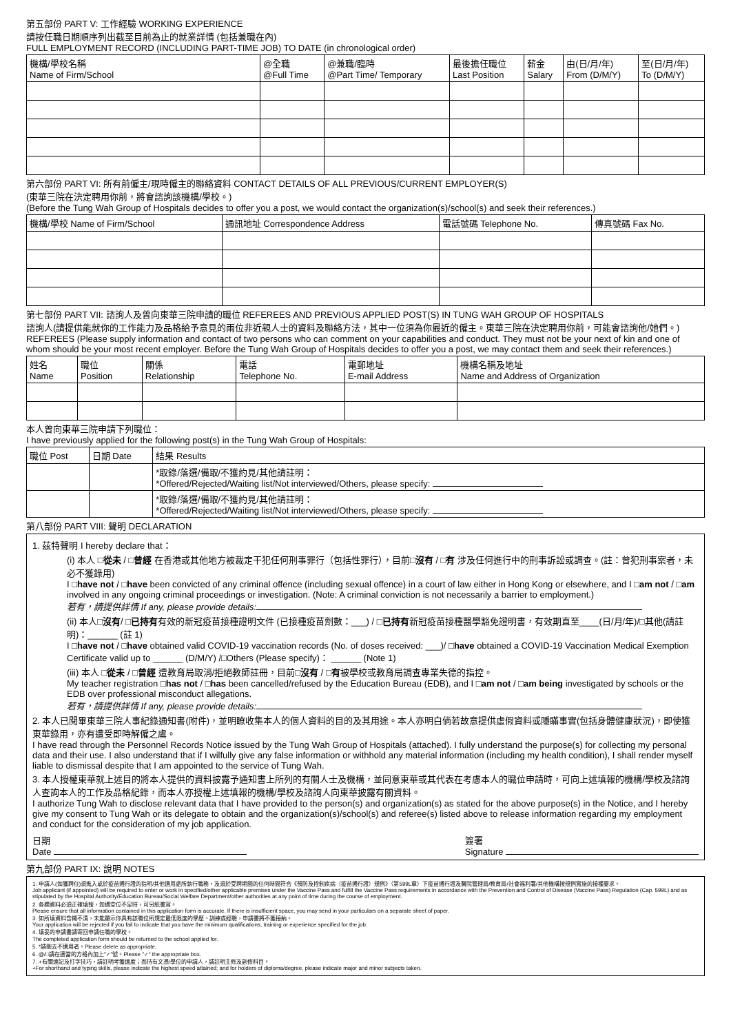第五部份 PART V: 工作經驗 WORKING EXPERIENCE
請按任職日期順序列出截至目前為止的就業詳情 (包括兼職在內)
FULL EMPLOYMENT RECORD (INCLUDING PART-TIME JOB) TO DATE (in chronological order)
| 機構/學校名稱 Name of Firm/School | @全職 @Full Time | @兼職/臨時 @Part Time/ Temporary | 最後擔任職位 Last Position | 薪金 Salary | 由(日/月/年) From (D/M/Y) | 至(日/月/年) To (D/M/Y) |
| --- | --- | --- | --- | --- | --- | --- |
第六部份 PART VI: 所有前僱主/現時僱主的聯絡資料 CONTACT DETAILS OF ALL PREVIOUS/CURRENT EMPLOYER(S)
(東華三院在決定聘用你前，將會諮詢該機構/學校。)
(Before the Tung Wah Group of Hospitals decides to offer you a post, we would contact the organization(s)/school(s) and seek their references.)
| 機構/學校 Name of Firm/School | 通訊地址 Correspondence Address | 電話號碼 Telephone No. | 傳真號碼 Fax No. |
| --- | --- | --- | --- |
第七部份 PART VII: 諮詢人及曾向東華三院申請的職位 REFEREES AND PREVIOUS APPLIED POST(S) IN TUNG WAH GROUP OF HOSPITALS
諮詢人(請提供能就你的工作能力及品格給予意見的兩位非近親人士的資料及聯絡方法，其中一位須為你最近的僱主。東華三院在決定聘用你前，可能會諮詢他/她們。)
REFEREES (Please supply information and contact of two persons who can comment on your capabilities and conduct. They must not be your next of kin and one of whom should be your most recent employer. Before the Tung Wah Group of Hospitals decides to offer you a post, we may contact them and seek their references.)
| 姓名 Name | 職位 Position | 關係 Relationship | 電話 Telephone No. | 電郵地址 E-mail Address | 機構名稱及地址 Name and Address of Organization |
| --- | --- | --- | --- | --- | --- |
本人曾向東華三院申請下列職位：
I have previously applied for the following post(s) in the Tung Wah Group of Hospitals:
| 職位 Post | 日期 Date | 結果 Results |
| --- | --- | --- |
| | | *取錄/落選/備取/不獲約見/其他請註明： *Offered/Rejected/Waiting list/Not interviewed/Others, please specify: |
| | | *取錄/落選/備取/不獲約見/其他請註明： *Offered/Rejected/Waiting list/Not interviewed/Others, please specify: |
第八部份 PART VIII: 聲明 DECLARATION
1. 茲特聲明 I hereby declare that：
(i) 本人 □從未 / □曾經 在香港或其他地方被裁定干犯任何刑事罪行（包括性罪行），目前□沒有 / □有 涉及任何進行中的刑事訴訟或調查。(註：曾犯刑事案者，未必不獲錄用)
I □have not / □have been convicted of any criminal offence (including sexual offence) in a court of law either in Hong Kong or elsewhere, and I □am not / □am involved in any ongoing criminal proceedings or investigation. (Note: A criminal conviction is not necessarily a barrier to employment.)
若有，請提供詳情 If any, please provide details:
(ii) 本人□沒有/ □已持有有效的新冠疫苗接種證明文件 (已接種疫苗劑數：___) / □已持有新冠疫苗接種醫學豁免證明書，有效期直至____(日/月/年)/□其他(請註明)：______ (註 1)
I □have not / □have obtained valid COVID-19 vaccination records (No. of doses received: ___)/ □have obtained a COVID-19 Vaccination Medical Exemption Certificate valid up to ______ (D/M/Y) /□Others (Please specify)： ______ (Note 1)
(iii) 本人 □從未 / □曾經 遭教育局取消/拒絕教師註冊，目前□沒有 / □有被學校或教育局調查專業失德的指控。
My teacher registration □has not / □has been cancelled/refused by the Education Bureau (EDB), and I □am not / □am being investigated by schools or the EDB over professional misconduct allegations.
若有，請提供詳情 If any, please provide details:
2. 本人已閱畢東華三院人事紀錄通知書(附件)，並明瞭收集本人的個人資料的目的及其用途。本人亦明白倘若故意提供虛假資料或隱瞞事實(包括身體健康狀況)，即使獲東華錄用，亦有遭受即時解僱之虞。
I have read through the Personnel Records Notice issued by the Tung Wah Group of Hospitals (attached). I fully understand the purpose(s) for collecting my personal data and their use. I also understand that if I wilfully give any false information or withhold any material information (including my health condition), I shall render myself liable to dismissal despite that I am appointed to the service of Tung Wah.
3. 本人授權東華就上述目的將本人提供的資料披露予通知書上所列的有關人士及機構，並同意東華或其代表在考慮本人的職位申請時，可向上述填報的機構/學校及諮詢人查詢本人的工作及品格紀錄，而本人亦授權上述填報的機構/學校及諮詢人向東華披露有關資料。
I authorize Tung Wah to disclose relevant data that I have provided to the person(s) and organization(s) as stated for the above purpose(s) in the Notice, and I hereby give my consent to Tung Wah or its delegate to obtain and the organization(s)/school(s) and referee(s) listed above to release information regarding my employment and conduct for the consideration of my job application.
日期
Date 簽署
Signature
第九部份 PART IX: 說明 NOTES
1. 申請人(如獲聘任)須進入或於疫苗通行證的指明/其他適用處所執行職務，及須於受聘期間的任何時間符合《預防及控制疾病（疫苗通行證）規例》（第599L章）下疫苗通行證及醫院管理局/教育局/社會福利署/其他機構按規例實施的接種要求。
Job applicant (if appointed) will be required to enter or work in specified/other applicable premises under the Vaccine Pass and fulfill the Vaccine Pass requirements in accordance with the Prevention and Control of Disease (Vaccine Pass) Regulation (Cap. 599L) and as stipulated by the Hospital Authority/Education Bureau/Social Welfare Department/other authorities at any point of time during the course of employment.
2. 各欄資料必須正確填報，如遇空位不足時，可另紙書寫。
Please ensure that all information contained in this application form is accurate. If there is insufficient space, you may send in your particulars on a separate sheet of paper.
3. 如所填資料含糊不清，未能顯示你具有該職位所規定最低限度的學歷、訓練或經驗，申請書將不獲接納。
Your application will be rejected if you fail to indicate that you have the minimum qualifications, training or experience specified for the job.
4. 填妥的申請書請寄回申請任職的學校。
The completed application form should be returned to the school applied for.
5. *請刪去不適用者。Please delete as appropriate.
6. @/□請在適當的方格內加上"✓"號。Please "✓" the appropriate box.
7. +有關速記及打字技巧，請註明考獲速度；而持有文憑/學位的申請人，請註明主修及副修科目。
+For shorthand and typing skills, please indicate the highest speed attained; and for holders of diploma/degree, please indicate major and minor subjects taken.